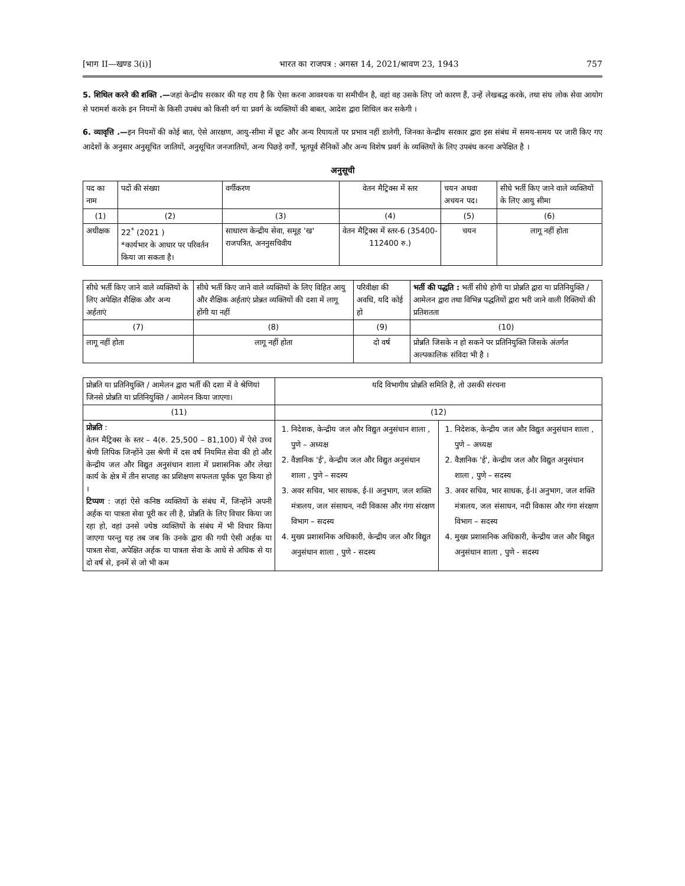[भाग II—खण्ड 3(i)] भारत का राजपत्र : अगस्त 14, 2021/श्रावण 23, 1943 757
5. शिथिल करने की शक्ति .—जहां केन्द्रीय सरकार की यह राय है कि ऐसा करना आवश्यक या समीचीन है, वहां वह उसके लिए जो कारण हैं, उन्हें लेखबद्ध करके, तथा संघ लोक सेवा आयोग से परामर्श करके इन नियमों के किसी उपबंध को किसी वर्ग या प्रवर्ग के व्यक्तियों की बाबत, आदेश द्वारा शिथिल कर सकेगी ।
6. व्यावृत्ति .—इन नियमों की कोई बात, ऐसे आरक्षण, आयु-सीमा में छूट और अन्य रियायतों पर प्रभाव नहीं डालेगी, जिनका केन्द्रीय सरकार द्वारा इस संबंध में समय-समय पर जारी किए गए आदेशों के अनुसार अनुसूचित जातियों, अनुसूचित जनजातियों, अन्य पिछड़े वर्गों, भूतपूर्व सैनिकों और अन्य विशेष प्रवर्ग के व्यक्तियों के लिए उपबंध करना अपेक्षित है ।
अनुसूची
| पद का नाम | पदों की संख्या | वर्गीकरण | वेतन मैट्रिक्स में स्तर | चयन अथवा अचयन पद। | सीधे भर्ती किए जाने वाले व्यक्तियों के लिए आयु सीमा |
| --- | --- | --- | --- | --- | --- |
| (1) | (2) | (3) | (4) | (5) | (6) |
| अधीक्षक | 22<sup>*</sup> (2021 ) *कार्यभार के आधार पर परिवर्तन किया जा सकता है। | साधारण केन्द्रीय सेवा, समूह 'ख' राजपत्रित, अननुसचिवीय | वेतन मैट्रिक्स में स्तर-6 (35400-112400 रु.) | चयन | लागू नहीं होता |
| सीधे भर्ती किए जाने वाले व्यक्तियों के लिए अपेक्षित शैक्षिक और अन्य अर्हताएं | सीधे भर्ती किए जाने वाले व्यक्तियों के लिए विहित आयु और शैक्षिक अर्हताएं प्रोन्नत व्यक्तियों की दशा में लागू होंगी या नहीं | परिवीक्षा की अवधि, यदि कोई हो | भर्ती की पद्धति : भर्ती सीधे होगी या प्रोन्नति द्वारा या प्रतिनियुक्ति / आमेलन द्वारा तथा विभिन्न पद्धतियों द्वारा भरी जाने वाली रिक्तियों की प्रतिशतता |
| --- | --- | --- | --- |
| (7) | (8) | (9) | (10) |
| लागू नहीं होता | लागू नहीं होता | दो वर्ष | प्रोन्नति जिसके न हो सकने पर प्रतिनियुक्ति जिसके अंतर्गत अल्पकालिक संविदा भी है । |
| प्रोन्नति या प्रतिनियुक्ति / आमेलन द्वारा भर्ती की दशा में वे श्रेणियां जिनसे प्रोन्नति या प्रतिनियुक्ति / आमेलन किया जाएगा। | यदि विभागीय प्रोन्नति समिति है, तो उसकी संरचना | |
| --- | --- | --- |
| (11) | (12) | |
| प्रोन्नति : वेतन मैट्रिक्स के स्तर – 4(रु. 25,500 – 81,100) में ऐसे उच्च श्रेणी लिपिक जिन्होंने उस श्रेणी में दस वर्ष नियमित सेवा की हो और केन्द्रीय जल और विद्युत अनुसंधान शाला में प्रशासनिक और लेखा कार्य के क्षेत्र में तीन सप्ताह का प्रशिक्षण सफलता पूर्वक पूरा किया हो । टिप्पण : जहां ऐसे कनिष्ठ व्यक्तियों के संबंध में, जिन्होंने अपनी अर्हक या पात्रता सेवा पूरी कर ली है, प्रोन्नति के लिए विचार किया जा रहा हो, वहां उनसे ज्येष्ठ व्यक्तियों के संबंध में भी विचार किया जाएगा परन्तु यह तब जब कि उनके द्वारा की गयी ऐसी अर्हक या पात्रता सेवा, अपेक्षित अर्हक या पात्रता सेवा के आधे से अधिक से या दो वर्ष से, इनमें से जो भी कम | 1. निदेशक, केन्द्रीय जल और विद्युत अनुसंधान शाला , पुणे – अध्यक्ष 2. वैज्ञानिक 'ई', केन्द्रीय जल और विद्युत अनुसंधान शाला , पुणे – सदस्य 3. अवर सचिव, भार साधक, ई-II अनुभाग, जल शक्ति मंत्रालय, जल संसाधन, नदी विकास और गंगा संरक्षण विभाग – सदस्य 4. मुख्य प्रशासनिक अधिकारी, केन्द्रीय जल और विद्युत अनुसंधान शाला , पुणे - सदस्य | 1. निदेशक, केन्द्रीय जल और विद्युत अनुसंधान शाला , पुणे – अध्यक्ष 2. वैज्ञानिक 'ई', केन्द्रीय जल और विद्युत अनुसंधान शाला , पुणे – सदस्य 3. अवर सचिव, भार साधक, ई-II अनुभाग, जल शक्ति मंत्रालय, जल संसाधन, नदी विकास और गंगा संरक्षण विभाग – सदस्य 4. मुख्य प्रशासनिक अधिकारी, केन्द्रीय जल और विद्युत अनुसंधान शाला , पुणे - सदस्य |